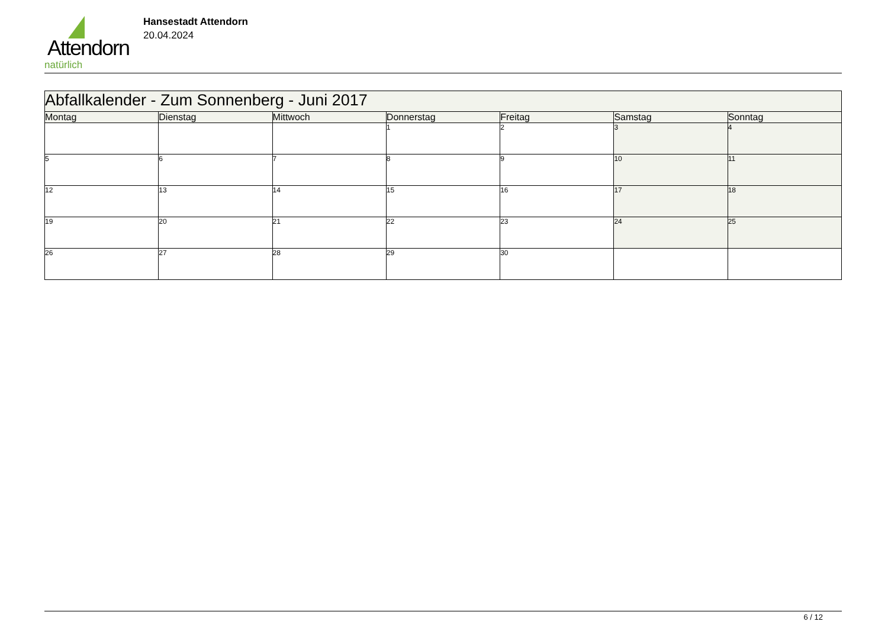Attendorn
natürlich
Hansestadt Attendorn
20.04.2024
| Abfallkalender - Zum Sonnenberg - Juni 2017 | | | | | | |
| Montag | Dienstag | Mittwoch | Donnerstag | Freitag | Samstag | Sonntag |
| | | | 1 | 2 | 3 | 4 |
| 5 | 6 | 7 | 8 | 9 | 10 | 11 |
| 12 | 13 | 14 | 15 | 16 | 17 | 18 |
| 19 | 20 | 21 | 22 | 23 | 24 | 25 |
| 26 | 27 | 28 | 29 | 30 | | |
6 / 12